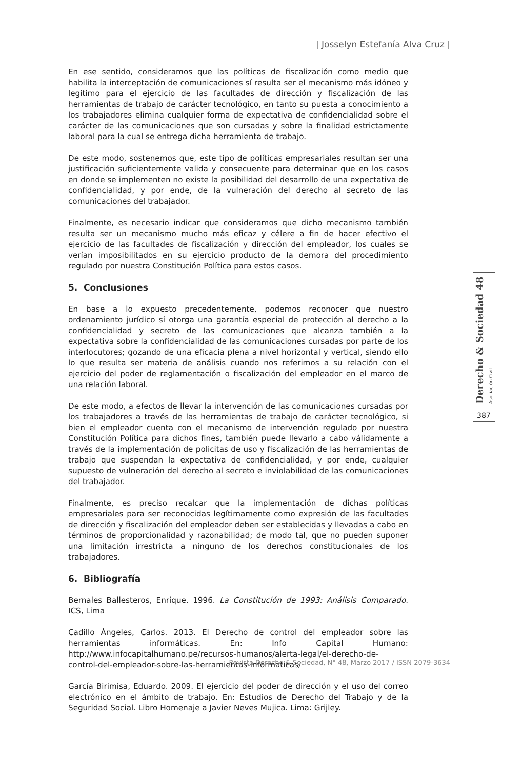| Josselyn Estefanía Alva Cruz |
En ese sentido, consideramos que las políticas de fiscalización como medio que habilita la interceptación de comunicaciones sí resulta ser el mecanismo más idóneo y legitimo para el ejercicio de las facultades de dirección y fiscalización de las herramientas de trabajo de carácter tecnológico, en tanto su puesta a conocimiento a los trabajadores elimina cualquier forma de expectativa de confidencialidad sobre el carácter de las comunicaciones que son cursadas y sobre la finalidad estrictamente laboral para la cual se entrega dicha herramienta de trabajo.
De este modo, sostenemos que, este tipo de políticas empresariales resultan ser una justificación suficientemente valida y consecuente para determinar que en los casos en donde se implementen no existe la posibilidad del desarrollo de una expectativa de confidencialidad, y por ende, de la vulneración del derecho al secreto de las comunicaciones del trabajador.
Finalmente, es necesario indicar que consideramos que dicho mecanismo también resulta ser un mecanismo mucho más eficaz y célere a fin de hacer efectivo el ejercicio de las facultades de fiscalización y dirección del empleador, los cuales se verían imposibilitados en su ejercicio producto de la demora del procedimiento regulado por nuestra Constitución Política para estos casos.
5. Conclusiones
En base a lo expuesto precedentemente, podemos reconocer que nuestro ordenamiento jurídico sí otorga una garantía especial de protección al derecho a la confidencialidad y secreto de las comunicaciones que alcanza también a la expectativa sobre la confidencialidad de las comunicaciones cursadas por parte de los interlocutores; gozando de una eficacia plena a nivel horizontal y vertical, siendo ello lo que resulta ser materia de análisis cuando nos referimos a su relación con el ejercicio del poder de reglamentación o fiscalización del empleador en el marco de una relación laboral.
De este modo, a efectos de llevar la intervención de las comunicaciones cursadas por los trabajadores a través de las herramientas de trabajo de carácter tecnológico, si bien el empleador cuenta con el mecanismo de intervención regulado por nuestra Constitución Política para dichos fines, también puede llevarlo a cabo válidamente a través de la implementación de policitas de uso y fiscalización de las herramientas de trabajo que suspendan la expectativa de confidencialidad, y por ende, cualquier supuesto de vulneración del derecho al secreto e inviolabilidad de las comunicaciones del trabajador.
Finalmente, es preciso recalcar que la implementación de dichas políticas empresariales para ser reconocidas legítimamente como expresión de las facultades de dirección y fiscalización del empleador deben ser establecidas y llevadas a cabo en términos de proporcionalidad y razonabilidad; de modo tal, que no pueden suponer una limitación irrestricta a ninguno de los derechos constitucionales de los trabajadores.
6. Bibliografía
Bernales Ballesteros, Enrique. 1996. La Constitución de 1993: Análisis Comparado. ICS, Lima
Cadillo Ángeles, Carlos. 2013. El Derecho de control del empleador sobre las herramientas informáticas. En: Info Capital Humano: http://www.infocapitalhumano.pe/recursos-humanos/alerta-legal/el-derecho-de-control-del-empleador-sobre-las-herramientas-informaticas/
García Birimisa, Eduardo. 2009. El ejercicio del poder de dirección y el uso del correo electrónico en el ámbito de trabajo. En: Estudios de Derecho del Trabajo y de la Seguridad Social. Libro Homenaje a Javier Neves Mujica. Lima: Grijley.
Derecho & Sociedad 48 Asociación Civil
387
Revista Derecho & Sociedad, N° 48, Marzo 2017 / ISSN 2079-3634